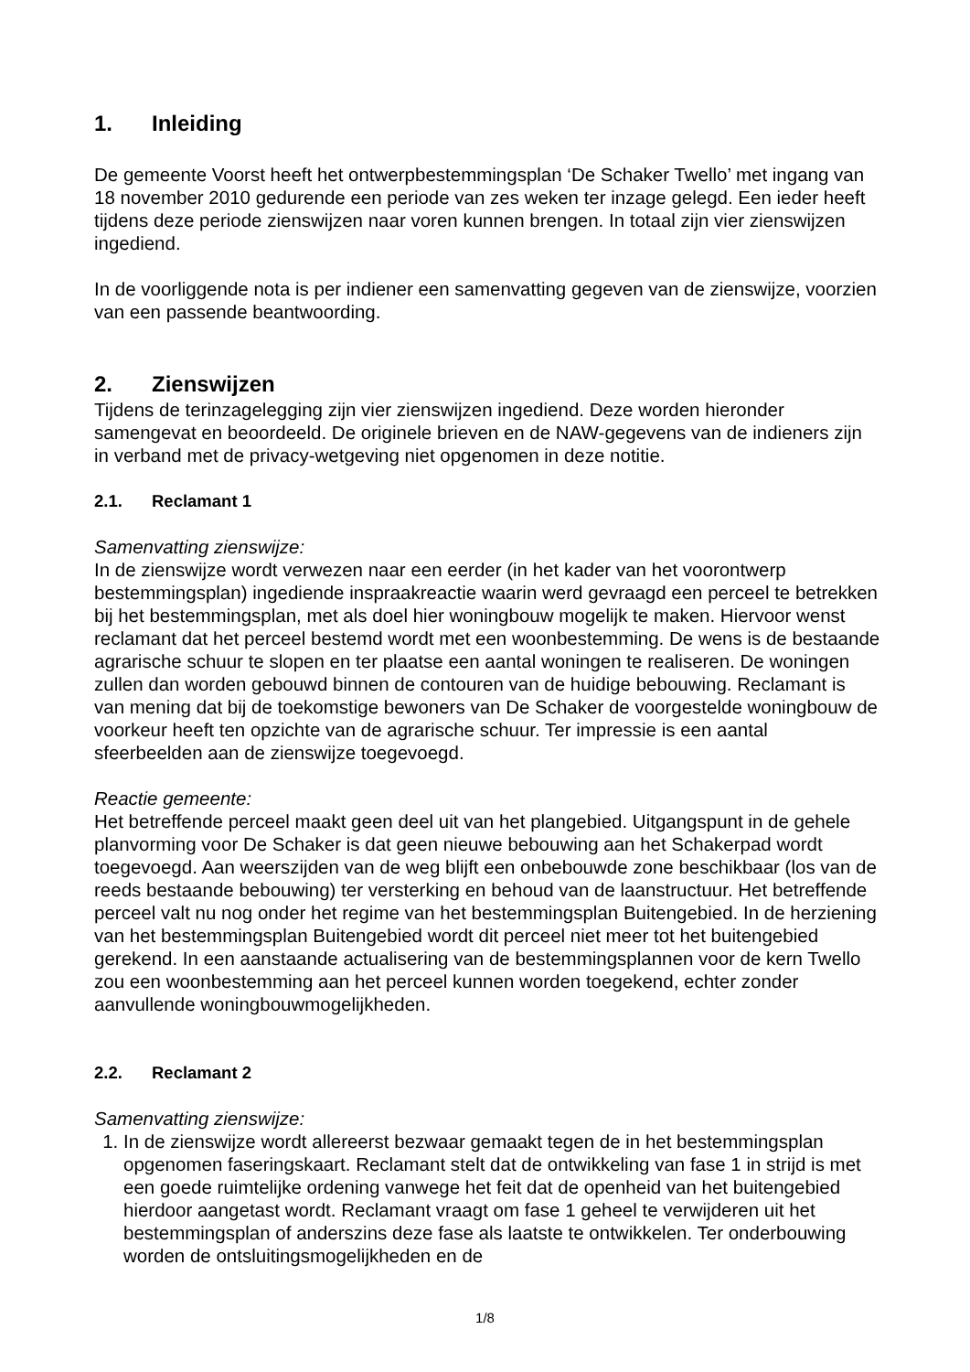1. Inleiding
De gemeente Voorst heeft het ontwerpbestemmingsplan ‘De Schaker Twello’ met ingang van 18 november 2010 gedurende een periode van zes weken ter inzage gelegd. Een ieder heeft tijdens deze periode zienswijzen naar voren kunnen brengen. In totaal zijn vier zienswijzen ingediend.
In de voorliggende nota is per indiener een samenvatting gegeven van de zienswijze, voorzien van een passende beantwoording.
2. Zienswijzen
Tijdens de terinzagelegging zijn vier zienswijzen ingediend. Deze worden hieronder samengevat en beoordeeld. De originele brieven en de NAW-gegevens van de indieners zijn in verband met de privacy-wetgeving niet opgenomen in deze notitie.
2.1. Reclamant 1
Samenvatting zienswijze:
In de zienswijze wordt verwezen naar een eerder (in het kader van het voorontwerp bestemmingsplan) ingediende inspraakreactie waarin werd gevraagd een perceel te betrekken bij het bestemmingsplan, met als doel hier woningbouw mogelijk te maken. Hiervoor wenst reclamant dat het perceel bestemd wordt met een woonbestemming. De wens is de bestaande agrarische schuur te slopen en ter plaatse een aantal woningen te realiseren. De woningen zullen dan worden gebouwd binnen de contouren van de huidige bebouwing. Reclamant is van mening dat bij de toekomstige bewoners van De Schaker de voorgestelde woningbouw de voorkeur heeft ten opzichte van de agrarische schuur. Ter impressie is een aantal sfeerbeelden aan de zienswijze toegevoegd.
Reactie gemeente:
Het betreffende perceel maakt geen deel uit van het plangebied. Uitgangspunt in de gehele planvorming voor De Schaker is dat geen nieuwe bebouwing aan het Schakerpad wordt toegevoegd. Aan weerszijden van de weg blijft een onbebouwde zone beschikbaar (los van de reeds bestaande bebouwing) ter versterking en behoud van de laanstructuur. Het betreffende perceel valt nu nog onder het regime van het bestemmingsplan Buitengebied. In de herziening van het bestemmingsplan Buitengebied wordt dit perceel niet meer tot het buitengebied gerekend. In een aanstaande actualisering van de bestemmingsplannen voor de kern Twello zou een woonbestemming aan het perceel kunnen worden toegekend, echter zonder aanvullende woningbouwmogelijkheden.
2.2. Reclamant 2
Samenvatting zienswijze:
1. In de zienswijze wordt allereerst bezwaar gemaakt tegen de in het bestemmingsplan opgenomen faseringskaart. Reclamant stelt dat de ontwikkeling van fase 1 in strijd is met een goede ruimtelijke ordening vanwege het feit dat de openheid van het buitengebied hierdoor aangetast wordt. Reclamant vraagt om fase 1 geheel te verwijderen uit het bestemmingsplan of anderszins deze fase als laatste te ontwikkelen. Ter onderbouwing worden de ontsluitingsmogelijkheden en de
1/8